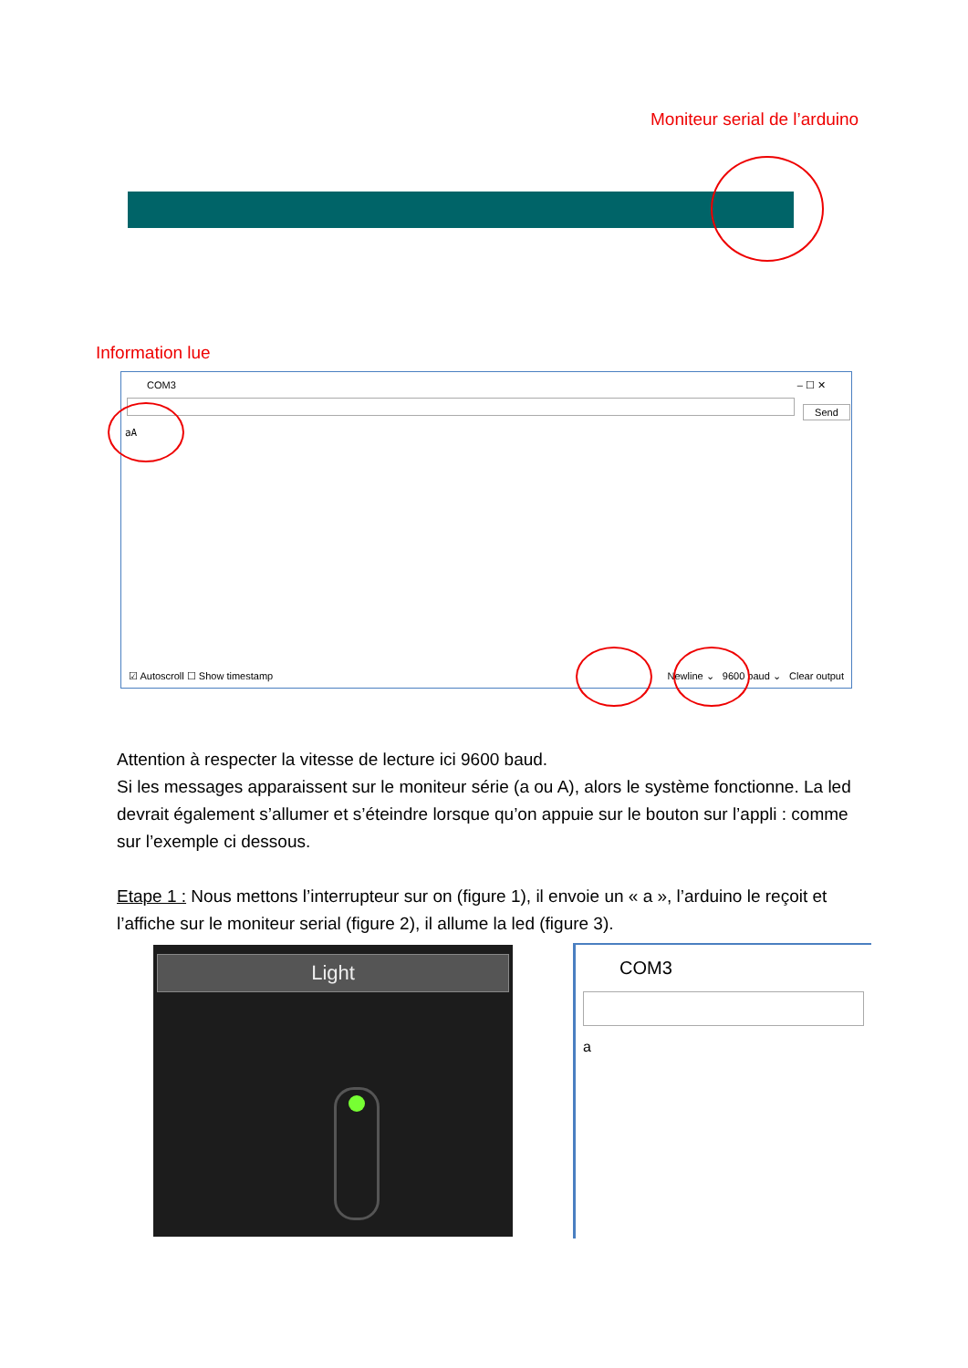Moniteur serial de l’arduino
Information lue
COM3 – ☐ ✕
Send
aA
☑ Autoscroll ☐ Show timestamp Newline ⌄ 9600 baud ⌄ Clear output
Attention à respecter la vitesse de lecture ici 9600 baud.
Si les messages apparaissent sur le moniteur série (a ou A), alors le système fonctionne. La led devrait également s’allumer et s’éteindre lorsque qu’on appuie sur le bouton sur l’appli : comme sur l’exemple ci dessous.
Etape 1 : Nous mettons l’interrupteur sur on (figure 1), il envoie un « a », l’arduino le reçoit et l’affiche sur le moniteur serial (figure 2), il allume la led (figure 3).
Light
COM3
a